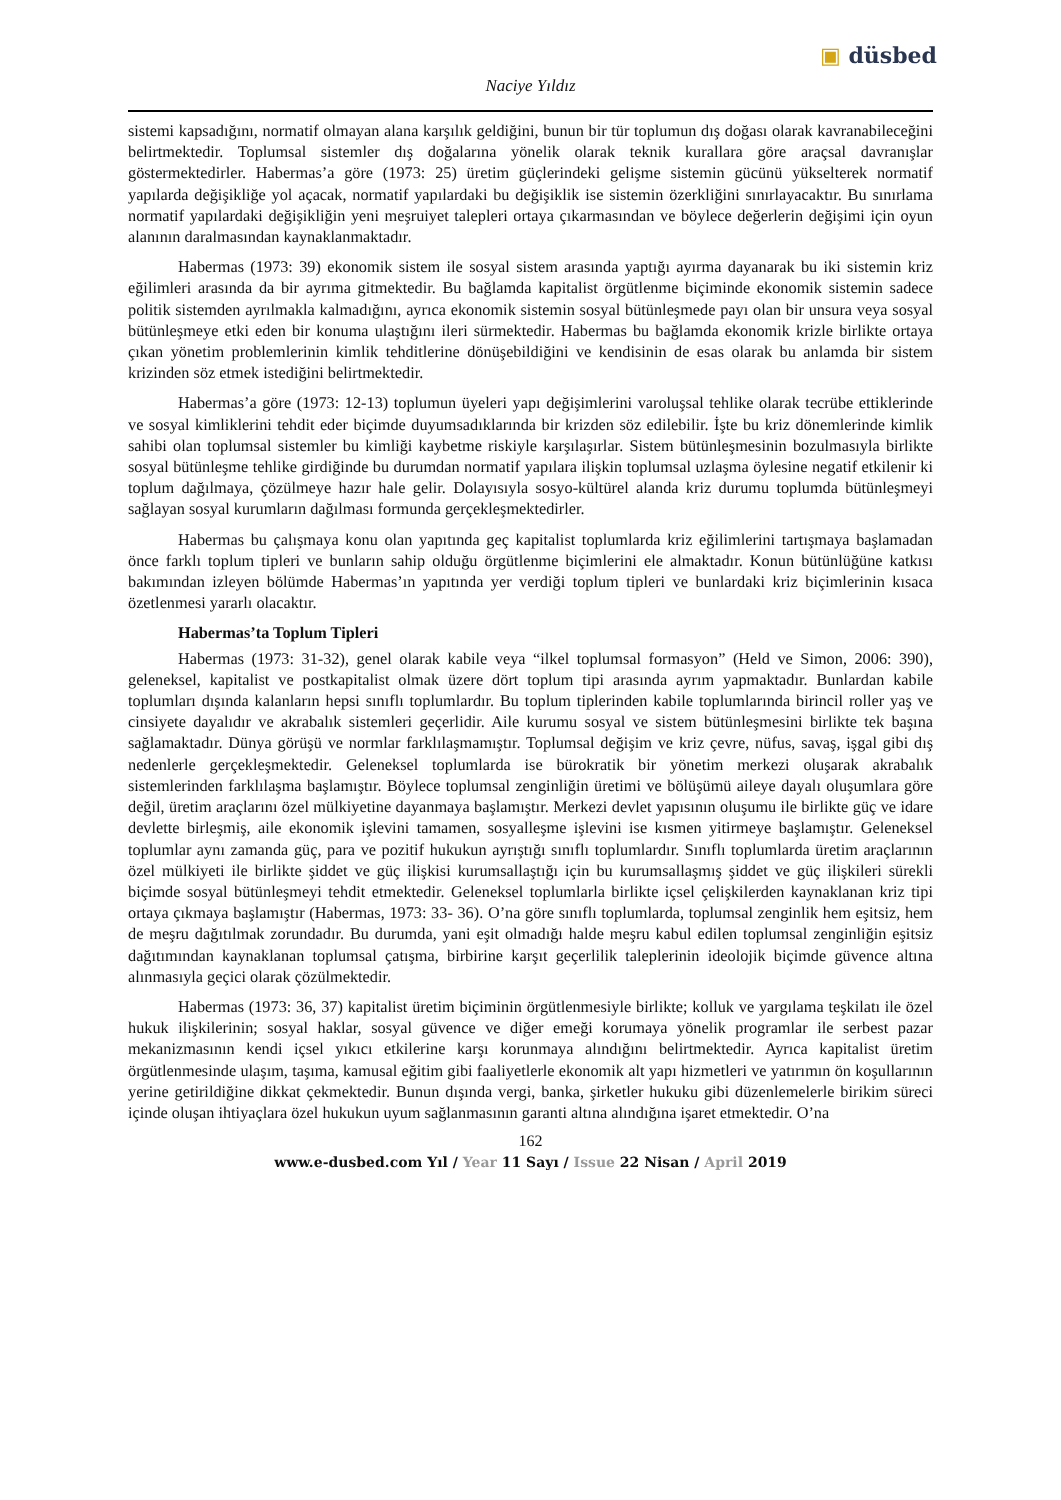▣ düsbed
Naciye Yıldız
sistemi kapsadığını, normatif olmayan alana karşılık geldiğini, bunun bir tür toplumun dış doğası olarak kavranabileceğini belirtmektedir. Toplumsal sistemler dış doğalarına yönelik olarak teknik kurallara göre araçsal davranışlar göstermektedirler. Habermas’a göre (1973: 25) üretim güçlerindeki gelişme sistemin gücünü yükselterek normatif yapılarda değişikliğe yol açacak, normatif yapılardaki bu değişiklik ise sistemin özerkliğini sınırlayacaktır. Bu sınırlama normatif yapılardaki değişikliğin yeni meşruiyet talepleri ortaya çıkarmasından ve böylece değerlerin değişimi için oyun alanının daralmasından kaynaklanmaktadır.
Habermas (1973: 39) ekonomik sistem ile sosyal sistem arasında yaptığı ayırma dayanarak bu iki sistemin kriz eğilimleri arasında da bir ayrıma gitmektedir. Bu bağlamda kapitalist örgütlenme biçiminde ekonomik sistemin sadece politik sistemden ayrılmakla kalmadığını, ayrıca ekonomik sistemin sosyal bütünleşmede payı olan bir unsura veya sosyal bütünleşmeye etki eden bir konuma ulaştığını ileri sürmektedir. Habermas bu bağlamda ekonomik krizle birlikte ortaya çıkan yönetim problemlerinin kimlik tehditlerine dönüşebildiğini ve kendisinin de esas olarak bu anlamda bir sistem krizinden söz etmek istediğini belirtmektedir.
Habermas’a göre (1973: 12-13) toplumun üyeleri yapı değişimlerini varoluşsal tehlike olarak tecrübe ettiklerinde ve sosyal kimliklerini tehdit eder biçimde duyumsadıklarında bir krizden söz edilebilir. İşte bu kriz dönemlerinde kimlik sahibi olan toplumsal sistemler bu kimliği kaybetme riskiyle karşılaşırlar. Sistem bütünleşmesinin bozulmasıyla birlikte sosyal bütünleşme tehlike girdiğinde bu durumdan normatif yapılara ilişkin toplumsal uzlaşma öylesine negatif etkilenir ki toplum dağılmaya, çözülmeye hazır hale gelir. Dolayısıyla sosyo-kültürel alanda kriz durumu toplumda bütünleşmeyi sağlayan sosyal kurumların dağılması formunda gerçekleşmektedirler.
Habermas bu çalışmaya konu olan yapıtında geç kapitalist toplumlarda kriz eğilimlerini tartışmaya başlamadan önce farklı toplum tipleri ve bunların sahip olduğu örgütlenme biçimlerini ele almaktadır. Konun bütünlüğüne katkısı bakımından izleyen bölümde Habermas’ın yapıtında yer verdiği toplum tipleri ve bunlardaki kriz biçimlerinin kısaca özetlenmesi yararlı olacaktır.
Habermas’ta Toplum Tipleri
Habermas (1973: 31-32), genel olarak kabile veya “ilkel toplumsal formasyon” (Held ve Simon, 2006: 390), geleneksel, kapitalist ve postkapitalist olmak üzere dört toplum tipi arasında ayrım yapmaktadır. Bunlardan kabile toplumları dışında kalanların hepsi sınıflı toplumlardır. Bu toplum tiplerinden kabile toplumlarında birincil roller yaş ve cinsiyete dayalıdır ve akrabalık sistemleri geçerlidir. Aile kurumu sosyal ve sistem bütünleşmesini birlikte tek başına sağlamaktadır. Dünya görüşü ve normlar farklılaşmamıştır. Toplumsal değişim ve kriz çevre, nüfus, savaş, işgal gibi dış nedenlerle gerçekleşmektedir. Geleneksel toplumlarda ise bürokratik bir yönetim merkezi oluşarak akrabalık sistemlerinden farklılaşma başlamıştır. Böylece toplumsal zenginliğin üretimi ve bölüşümü aileye dayalı oluşumlara göre değil, üretim araçlarını özel mülkiyetine dayanmaya başlamıştır. Merkezi devlet yapısının oluşumu ile birlikte güç ve idare devlette birleşmiş, aile ekonomik işlevini tamamen, sosyalleşme işlevini ise kısmen yitirmeye başlamıştır. Geleneksel toplumlar aynı zamanda güç, para ve pozitif hukukun ayrıştığı sınıflı toplumlardır. Sınıflı toplumlarda üretim araçlarının özel mülkiyeti ile birlikte şiddet ve güç ilişkisi kurumsallaştığı için bu kurumsallaşmış şiddet ve güç ilişkileri sürekli biçimde sosyal bütünleşmeyi tehdit etmektedir. Geleneksel toplumlarla birlikte içsel çelişkilerden kaynaklanan kriz tipi ortaya çıkmaya başlamıştır (Habermas, 1973: 33- 36). O’na göre sınıflı toplumlarda, toplumsal zenginlik hem eşitsiz, hem de meşru dağıtılmak zorundadır. Bu durumda, yani eşit olmadığı halde meşru kabul edilen toplumsal zenginliğin eşitsiz dağıtımından kaynaklanan toplumsal çatışma, birbirine karşıt geçerlilik taleplerinin ideolojik biçimde güvence altına alınmasıyla geçici olarak çözülmektedir.
Habermas (1973: 36, 37) kapitalist üretim biçiminin örgütlenmesiyle birlikte; kolluk ve yargılama teşkilatı ile özel hukuk ilişkilerinin; sosyal haklar, sosyal güvence ve diğer emeği korumaya yönelik programlar ile serbest pazar mekanizmasının kendi içsel yıkıcı etkilerine karşı korunmaya alındığını belirtmektedir. Ayrıca kapitalist üretim örgütlenmesinde ulaşım, taşıma, kamusal eğitim gibi faaliyetlerle ekonomik alt yapı hizmetleri ve yatırımın ön koşullarının yerine getirildiğine dikkat çekmektedir. Bunun dışında vergi, banka, şirketler hukuku gibi düzenlemelerle birikim süreci içinde oluşan ihtiyaçlara özel hukukun uyum sağlanmasının garanti altına alındığına işaret etmektedir. O’na
162
www.e-dusbed.com Yıl / Year 11 Sayı / Issue 22 Nisan / April 2019